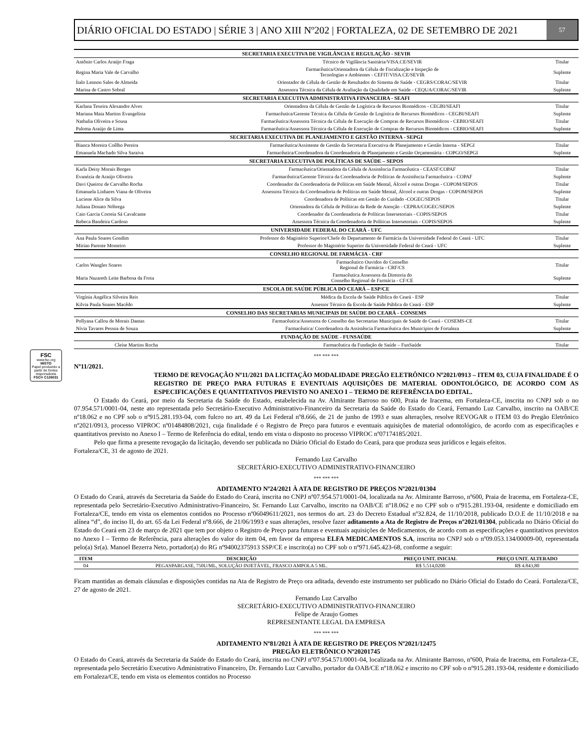FSC
www.fsc.org
MISTO
Papel produzido a partir de fontes responsáveis
FSC® C126031
DIÁRIO OFICIAL DO ESTADO | SÉRIE 3 | ANO XIII Nº202 | FORTALEZA, 02 DE SETEMBRO DE 2021
57
| SECRETARIA EXECUTIVA DE VIGILÂNCIA E REGULAÇÃO - SEVIR | | |
| --- | --- | --- |
| Antônio Carlos Araújo Fraga | Técnico de Vigilância Sanitária/VISA.CE/SEVIR | Titular |
| Regina Maria Vale de Carvalho | Farmacêutica/Orientadora da Célula de Fiscalização e Inspeção de Tecnologias e Ambientes - CEFIT/VISA.CE/SEVIR | Suplente |
| Ítalo Lennon Sales de Almeida | Orientador de Célula de Gestão de Resultados do Sistema de Saúde - CEGRS/CORAC/SEVIR | Titular |
| Marina de Castro Sobral | Assessora Técnica da Célula de Avaliação da Qualidade em Saúde - CEQUA/CORAC/SEVIR | Suplente |
| SECRETARIA EXECUTIVA ADMINISTRATIVA FINANCEIRA - SEAFI | | |
| Karlana Texeira Alexandre Alves | Orientadora da Célula de Gestão de Logística de Recursos Biomédicos - CEGBI/SEAFI | Titular |
| Mariana Maia Martins Evangelista | Farmacêutica/Gerente Técnica da Célula de Gestão de Logística de Recursos Biomédicos - CEGBI/SEAFI | Suplente |
| Nathalia Oliveira e Sousa | Farmacêutica/Assessora Técnica da Célula de Execução de Compras de Recursos Biomédicos - CEBIO/SEAFI | Titular |
| Paloma Araújo de Lima | Farmacêutica/Assessora Técnica da Célula de Execução de Compras de Recursos Biomédicos - CEBIO/SEAFI | Suplente |
| SECRETARIA EXECUTIVA DE PLANEJAMENTO E GESTÃO INTERNA - SEPGI | | |
| Bianca Moreira Coêlho Pereira | Farmacêutica/Assistente de Gestão da Secretaria Executiva de Planejamento e Gestão Interna - SEPGI | Titular |
| Emanuela Machado Silva Saraiva | Farmacêutica/Coordenadora da Coordenadoria de Planejamento e Gestão Orçamentária - COPGO/SEPGI | Suplente |
| SECRETARIA EXECUTIVA DE POLÍTICAS DE SAÚDE – SEPOS | | |
| Karla Deisy Morais Borges | Farmacêutica/Orientadora da Célula de Assistência Farmacêutica - CEASF/COPAF | Titular |
| Evanézia de Araújo Oliveira | Farmacêutica/Gerente Técnica da Coordenadoria de Políticas de Assistência Farmacêutica - COPAF | Suplente |
| Davi Queiroz de Carvalho Rocha | Coordenador da Coordenadoria de Políticas em Saúde Mental, Álcool e outras Drogas - COPOM/SEPOS | Titular |
| Emanuela Linhares Viana de Oliveira | Assessora Técnica da Coordenadoria de Políticas em Saúde Mental, Álcool e outras Drogas - COPOM/SEPOS | Suplente |
| Luciene Alice da Silva | Coordenadora de Políticas em Gestão do Cuidado -COGEC/SEPOS | Titular |
| Juliana Donato Nóbrega | Orientadora da Célula de Políticas da Rede de Atenção - CEPRA/COGEC/SEPOS | Suplente |
| Caio Garcia Correia Sá Cavalcante | Coordenador da Coordenadoria de Políticas Intersetoriais - COPIS/SEPOS | Titular |
| Rebeca Bandeira Cardoso | Assessora Técnica da Coordenadoria de Políticas Intersetoriais - COPIS/SEPOS | Suplente |
| UNIVERSIDADE FEDERAL DO CEARÁ - UFC | | |
| Ana Paula Soares Gondim | Professor do Magistério Superior/Chefe do Departamento de Farmácia da Universidade Federal do Ceará - UFC | Titular |
| Mirian Parente Monteiro | Professor do Magistério Superior da Universidade Federal do Ceará - UFC | Suplente |
| CONSELHO REGIONAL DE FARMÁCIA - CRF | | |
| Carlos Wangles Soares | Farmacêutico Ouvidos do Conselho Regional de Farmácia - CRF/CS | Titular |
| Maria Nazareth Leite Barbosa da Frota | Farmacêutica Assessora da Diretoria do Conselho Regional de Farmácia - CF/CE | Suplente |
| ESCOLA DE SAÚDE PÚBLICA DO CEARÁ – ESP/CE | | |
| Virgínia Angélica Silveira Reis | Médica da Escola de Saúde Pública do Ceará - ESP | Titular |
| Kilvia Paula Soares Macêdo | Assessor Técnico da Escola de Saúde Pública do Ceará - ESP | Suplente |
| CONSELHO DAS SECRETARIAS MUNICIPAIS DE SAÚDE DO CEARÁ - CONSEMS | | |
| Pollyana Callou de Morais Dantas | Farmacêutica/Assessora do Conselho das Secretarias Municipais de Saúde do Ceará - COSEMS-CE | Titular |
| Nívia Tavares Pessoa de Souza | Farmacêutica/ Coordenadora da Assistência Farmacêutica dos Municipios de Fortaleza | Suplente |
| FUNDAÇÃO DE SAÚDE - FUNSAÚDE | | |
| Cleíse Martins Rocha | Farmacêutica da Fundação de Saúde – FunSaúde | Titular |
*** *** ***
Nº11/2021.
TERMO DE REVOGAÇÃO Nº11/2021 DA LICITAÇÃO MODALIDADE PREGÃO ELETRÔNICO Nº2021/0913 – ITEM 03, CUJA FINALIDADE É O REGISTRO DE PREÇO PARA FUTURAS E EVENTUAIS AQUISIÇÕES DE MATERIAL ODONTOLÓGICO, DE ACORDO COM AS ESPECIFICAÇÕES E QUANTITATIVOS PREVISTO NO ANEXO I – TERMO DE REFERÊNCIA DO EDITAL.
O Estado do Ceará, por meio da Secretaria da Saúde do Estado, estabelecida na Av. Almirante Barroso no 600, Praia de Iracema, em Fortaleza-CE, inscrita no CNPJ sob o no 07.954.571/0001-04, neste ato representada pelo Secretário-Executivo Administrativo-Financeiro da Secretaria da Saúde do Estado do Ceará, Fernando Luz Carvalho, inscrito na OAB/CE nº18.062 e no CPF sob o nº915.281.193-04, com fulcro no art. 49 da Lei Federal nº8.666, de 21 de junho de 1993 e suas alterações, resolve REVOGAR o ITEM 03 do Pregão Eletrônico nº2021/0913, processo VIPROC nº01484808/2021, cuja finalidade é o Registro de Preço para futuros e eventuais aquisições de material odontológico, de acordo com as especificações e quantitativos previsto no Anexo I – Termo de Referência do edital, tendo em vista o disposto no processo VIPROC nº07174185/2021.
Pelo que firma a presente revogação da licitação, devendo ser publicada no Diário Oficial do Estado do Ceará, para que produza seus jurídicos e legais efeitos.
Fortaleza/CE, 31 de agosto de 2021.
Fernando Luz Carvalho
SECRETÁRIO-EXECUTIVO ADMINISTRATIVO-FINANCEIRO
*** *** ***
ADITAMENTO Nº24/2021 À ATA DE REGISTRO DE PREÇOS Nº2021/01304
O Estado do Ceará, através da Secretaria da Saúde do Estado do Ceará, inscrita no CNPJ nº07.954.571/0001-04, localizada na Av. Almirante Barroso, nº600, Praia de Iracema, em Fortaleza-CE, representada pelo Secretário-Executivo Administrativo-Financeiro, Sr. Fernando Luz Carvalho, inscrito na OAB/CE nº18.062 e no CPF sob o nº915.281.193-04, residente e domiciliado em Fortaleza/CE, tendo em vista os elementos contidos no Processo nº06049611/2021, nos termos do art. 23 do Decreto Estadual nº32.824, de 11/10/2018, publicado D.O.E de 11/10/2018 e na alínea “d”, do inciso II, do art. 65 da Lei Federal nº8.666, de 21/06/1993 e suas alterações, resolve fazer aditamento a Ata de Registro de Preços nº2021/01304, publicada no Diário Oficial do Estado do Ceará em 23 de março de 2021 que tem por objeto o Registro de Preço para futuras e eventuais aquisições de Medicamentos, de acordo com as especificações e quantitativos previstos no Anexo I – Termo de Referência, para alterações do valor do item 04, em favor da empresa ELFA MEDICAMENTOS S.A, inscrita no CNPJ sob o nº09.053.134/00009-00, representada pelo(a) Sr(a). Manoel Bezerra Neto, portador(a) do RG nº94002375913 SSP/CE e inscrito(a) no CPF sob o nº971.645.423-68, conforme a seguir:
| ITEM | DESCRIÇÃO | PREÇO UNIT. INICIAL | PREÇO UNIT. ALTERADO |
| --- | --- | --- | --- |
| 04 | PEGASPARGASE, 750U/ML, SOLUÇÃO INJETÁVEL, FRASCO AMPOLA 5 ML. | R$ 5.514,0200 | R$ 4.843,80 |
Ficam mantidas as demais cláusulas e disposições contidas na Ata de Registro de Preço ora aditada, devendo este instrumento ser publicado no Diário Oficial do Estado do Ceará. Fortaleza/CE, 27 de agosto de 2021.
Fernando Luz Carvalho
SECRETÁRIO-EXECUTIVO ADMINISTRATIVO-FINANCEIRO
Felipe de Araujo Gomes
REPRESENTANTE LEGAL DA EMPRESA
*** *** ***
ADITAMENTO Nº81/2021 À ATA DE REGISTRO DE PREÇOS Nº2021/12475
PREGÃO ELETRÔNICO Nº20201745
O Estado do Ceará, através da Secretaria da Saúde do Estado do Ceará, inscrita no CNPJ nº07.954.571/0001-04, localizada na Av. Almirante Barroso, nº600, Praia de Iracema, em Fortaleza-CE, representada pelo Secretário Executivo Administrativo Financeiro, Dr. Fernando Luz Carvalho, portador da OAB/CE nº18.062 e inscrito no CPF sob o nº915.281.193-04, residente e domiciliado em Fortaleza/CE, tendo em vista os elementos contidos no Processo